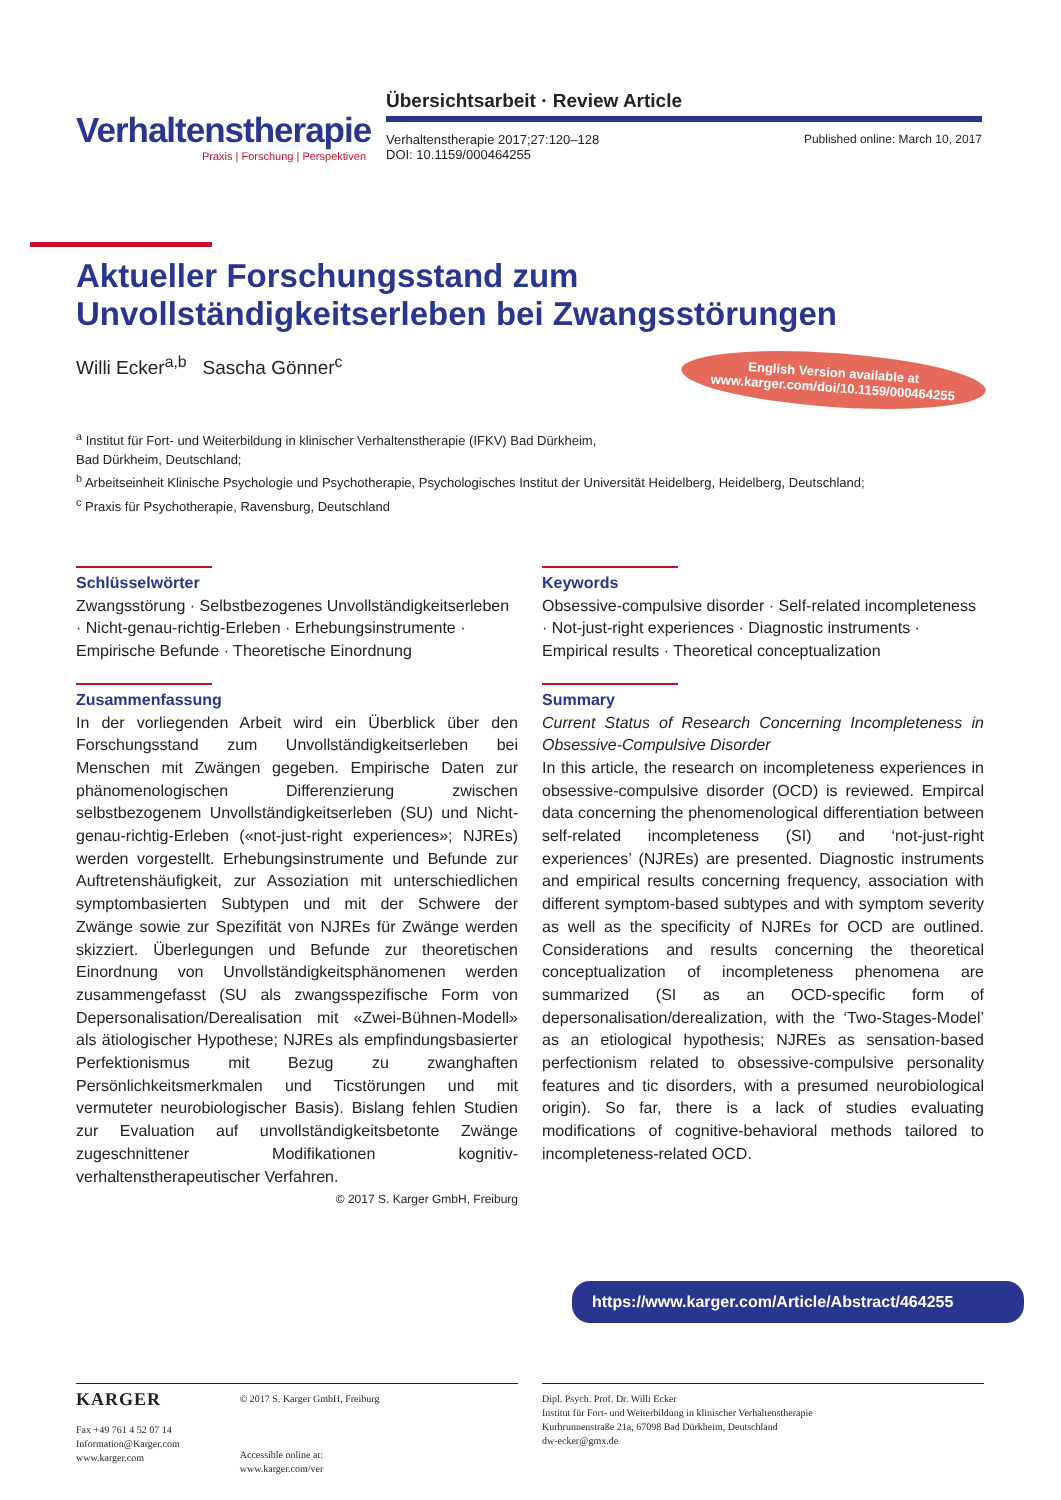Verhaltenstherapie
Praxis | Forschung | Perspektiven
Übersichtsarbeit · Review Article
Verhaltenstherapie 2017;27:120–128
DOI: 10.1159/000464255
Published online: March 10, 2017
Aktueller Forschungsstand zum Unvollständigkeitserleben bei Zwangsstörungen
Willi Ecker<sup>a,b</sup> Sascha Gönner<sup>c</sup>
English Version available at
www.karger.com/doi/10.1159/000464255
<sup>a</sup> Institut für Fort- und Weiterbildung in klinischer Verhaltenstherapie (IFKV) Bad Dürkheim,
Bad Dürkheim, Deutschland;
<sup>b</sup> Arbeitseinheit Klinische Psychologie und Psychotherapie, Psychologisches Institut der Universität Heidelberg, Heidelberg, Deutschland;
<sup>c</sup> Praxis für Psychotherapie, Ravensburg, Deutschland
Schlüsselwörter
Zwangsstörung · Selbstbezogenes Unvollständigkeitserleben · Nicht-genau-richtig-Erleben · Erhebungsinstrumente · Empirische Befunde · Theoretische Einordnung
Zusammenfassung
In der vorliegenden Arbeit wird ein Überblick über den Forschungsstand zum Unvollständigkeitserleben bei Menschen mit Zwängen gegeben. Empirische Daten zur phänomenologischen Differenzierung zwischen selbstbezogenem Unvollständigkeitserleben (SU) und Nicht-genau-richtig-Erleben («not-just-right experiences»; NJREs) werden vorgestellt. Erhebungsinstrumente und Befunde zur Auftretenshäufigkeit, zur Assoziation mit unterschiedlichen symptombasierten Subtypen und mit der Schwere der Zwänge sowie zur Spezifität von NJREs für Zwänge werden skizziert. Überlegungen und Befunde zur theoretischen Einordnung von Unvollständigkeitsphänomenen werden zusammengefasst (SU als zwangsspezifische Form von Depersonalisation/Derealisation mit «Zwei-Bühnen-Modell» als ätiologischer Hypothese; NJREs als empfindungsbasierter Perfektionismus mit Bezug zu zwanghaften Persönlichkeitsmerkmalen und Ticstörungen und mit vermuteter neurobiologischer Basis). Bislang fehlen Studien zur Evaluation auf unvollständigkeitsbetonte Zwänge zugeschnittener Modifikationen kognitiv-verhaltenstherapeutischer Verfahren.
© 2017 S. Karger GmbH, Freiburg
Keywords
Obsessive-compulsive disorder · Self-related incompleteness · Not-just-right experiences · Diagnostic instruments · Empirical results · Theoretical conceptualization
Summary
Current Status of Research Concerning Incompleteness in Obsessive-Compulsive Disorder
In this article, the research on incompleteness experiences in obsessive-compulsive disorder (OCD) is reviewed. Empircal data concerning the phenomenological differentiation between self-related incompleteness (SI) and ‘not-just-right experiences’ (NJREs) are presented. Diagnostic instruments and empirical results concerning frequency, association with different symptom-based subtypes and with symptom severity as well as the specificity of NJREs for OCD are outlined. Considerations and results concerning the theoretical conceptualization of incompleteness phenomena are summarized (SI as an OCD-specific form of depersonalisation/derealization, with the ‘Two-Stages-Model’ as an etiological hypothesis; NJREs as sensation-based perfectionism related to obsessive-compulsive personality features and tic disorders, with a presumed neurobiological origin). So far, there is a lack of studies evaluating modifications of cognitive-behavioral methods tailored to incompleteness-related OCD.
https://www.karger.com/Article/Abstract/464255
KARGER
Fax +49 761 4 52 07 14
Information@Karger.com
www.karger.com
© 2017 S. Karger GmbH, Freiburg
Accessible online at:
www.karger.com/ver
Dipl. Psych. Prof. Dr. Willi Ecker
Institut für Fort- und Weiterbildung in klinischer Verhaltenstherapie
Kurbrunnenstraße 21a, 67098 Bad Dürkheim, Deutschland
dw-ecker@gmx.de